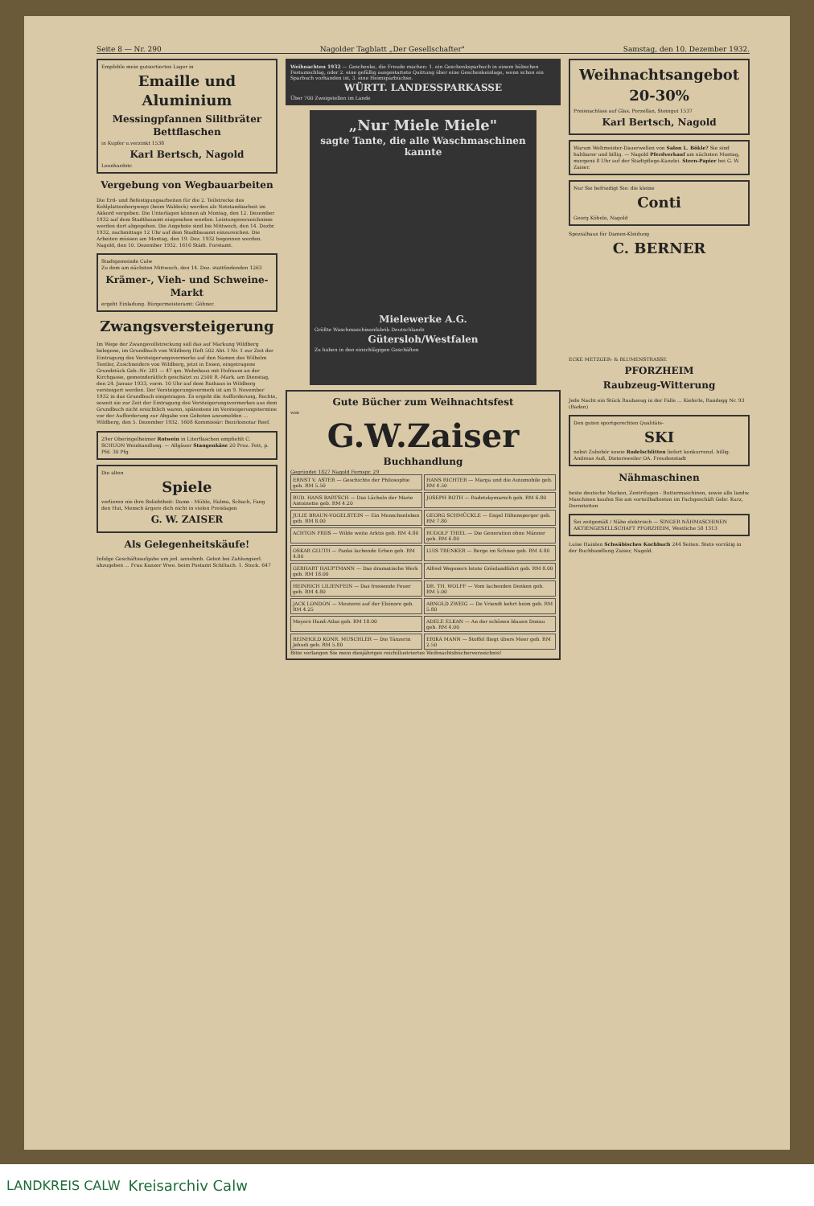Seite 8 — Nr. 290 Nagolder Tagblatt „Der Gesellschafter" Samstag, den 10. Dezember 1932.
Empfehle mein gutsortiertes Lager in
Emaille und Aluminium
Messingpfannen Silitbräter Bettflaschen
in Kupfer u.verzinkt 1538
Karl Bertsch, Nagold
Leonhardstr.
Vergebung von Wegbauarbeiten
Die Erd- und Befestigungsarbeiten für die 2. Teilstrecke des Kohlplattenbergwegs (beim Waldeck) werden als Notstandsarbeit im Akkord vergeben. Die Unterlagen können ab Montag, den 12. Dezember 1932 auf dem Stadtbauamt eingesehen werden. Leistungsverzeichnisse werden dort abgegeben. Die Angebote sind bis Mittwoch, den 14. Dezbr. 1932, nachmittags 12 Uhr auf dem Stadtbauamt einzureichen. Die Arbeiten müssen am Montag, den 19. Dez. 1932 begonnen werden.
Nagold, den 10. Dezember 1932. 1616 Städt. Forstamt.
Stadtgemeinde Calw
Zu dem am nächsten Mittwoch, den 14. Dez. stattfindenden 1263
Krämer-, Vieh- und Schweine-Markt
ergeht Einladung. Bürgermeisteramt: Göhner.
Zwangsversteigerung
Im Wege der Zwangsvollstreckung soll das auf Markung Wildberg belegene, im Grundbuch von Wildberg Heft 502 Abt. I Nr. 1 zur Zeit der Eintragung des Versteigerungsvermerks auf den Namen des Wilhelm Tentler, Zuschneiders von Wildberg, jetzt in Essen, eingetragene Grundstück Geb.-Nr. 281 — 47 qm. Wohnhaus mit Hofraum an der Kirchgasse, gemeinderätlich geschätzt zu 2500 R.-Mark. am Dienstag, den 24. Januar 1933, vorm. 10 Uhr auf dem Rathaus in Wildberg versteigert werden. Der Versteigerungsvermerk ist am 9. November 1932 in das Grundbuch eingetragen. Es ergeht die Aufforderung, Rechte, soweit sie zur Zeit der Eintragung des Versteigerungsvermerkes aus dem Grundbuch nicht ersichtlich waren, spätestens im Versteigerungstermine vor der Aufforderung zur Abgabe von Geboten anzumelden ...
Wildberg, den 5. Dezember 1932. 1608 Kommissär: Bezirksnotar Reef.
29er Oberingelheimer Rotwein in Literflaschen empfiehlt C. SCHUON Weinhandlung. — Allgäuer Stangenkäse 20 Proz. Fett, p. Pfd. 30 Pfg.
Die alten
Spiele
verlieren nie ihre Beliebtheit: Dame - Mühle, Halma, Schach, Fang den Hut, Mensch ärgere dich nicht in vielen Preislagen
G. W. ZAISER
Als Gelegenheitskäufe!
Infolge Geschäftsaufgabe um jed. annehmb. Gebot bei Zahlungserl. abzugeben ... Frau Kanzer Wwe. beim Postamt Schiltach. 1. Stock. 647
Weihnachten 1932 — Geschenke, die Freude machen: 1. ein Geschenksparbuch in einem hübschen Festumschlag, oder 2. eine gefällig ausgestattete Quittung über eine Geschenkeinlage, wenn schon ein Sparbuch vorhanden ist, 3. eine Heimsparbüchse.
WÜRTT. LANDESSPARKASSE
Über 700 Zweigstellen im Lande
„Nur Miele Miele"
sagte Tante, die alle Waschmaschinen kannte
Mielewerke A.G.
Größte Waschmaschinenfabrik Deutschlands
Gütersloh/Westfalen
Zu haben in den einschlägigen Geschäften
Gute Bücher zum Weihnachtsfest
von
G.W.Zaiser
Buchhandlung
Gegründet 1827 Nagold Fernspr. 29
ERNST V. ASTER — Geschichte der Philosophie geb. RM 5.50
HANS RICHTER — Marga und die Automobile geb. RM 4.50
RUD. HANS BARTSCH — Das Lächeln der Marie Antoinette geb. RM 4.20
JOSEPH ROTH — Radetzkymarsch geb. RM 6.80
JULIE BRAUN-VOGELSTEIN — Ein Menschenleben geb. RM 8.00
GEORG SCHMÜCKLE — Engel Hiltensperger geb. RM 7.80
ACHTON FRIIS — Wilde weite Arktis geb. RM 4.80
RUDOLF THIEL — Die Generation ohne Männer geb. RM 6.80
OSKAR GLUTH — Panks lachende Erben geb. RM 4.80
LUIS TRENKER — Berge im Schnee geb. RM 4.80
GERHART HAUPTMANN — Das dramatische Werk geb. RM 18.00
Alfred Wegeners letzte Grönlandfahrt geb. RM 8.00
HEINRICH LILIENFEIN — Das fressende Feuer geb. RM 4.80
DR. TH. WOLFF — Vom lachenden Denken geb. RM 5.00
JACK LONDON — Meuterei auf der Elsinore geb. RM 4.25
ARNOLD ZWEIG — De Vriendt kehrt heim geb. RM 5.80
Meyers Hand-Atlas geb. RM 18.00
ADELE ELKAN — An der schönen blauen Donau geb. RM 4.00
REINHOLD KONR. MUSCHLER — Die Tänzerin Jehudi geb. RM 5.80
ERIKA MANN — Stoffel fliegt übers Meer geb. RM 2.50
Bitte verlangen Sie mein diesjähriges reichillustriertes Weihnachtsbücherverzeichnis!
Weihnachtsangebot
20-30%
Preisnachlass auf Glas, Porzellan, Steingut 1537
Karl Bertsch, Nagold
Warum Weltmeister-Dauerwellen von Salon L. Bökle? Sie sind haltbarer und billig. — Nagold Pferdverkauf am nächsten Montag, morgens 8 Uhr auf der Stadtpflege-Kanzlei. Stern-Papier bei G. W. Zaiser.
Nur Sie befriedigt Sie: die kleine
Conti
Georg Köbele, Nagold
Spezialhaus für Damen-Kleidung
C. BERNER
ECKE METZGER- & BLUMENSTRASSE
PFORZHEIM
Raubzeug-Witterung
Jede Nacht ein Stück Raubzeug in der Falle ... Kieferle, Randegg Nr. 93 (Baden)
Den guten sportgerechten Qualitäts-
SKI
nebst Zubehör sowie Rodelschlitten liefert konkurrenzl. billig. Andreas Auß, Dietersweiler OA. Freudenstadt
Nähmaschinen
beste deutsche Marken, Zentrifugen - Buttermaschinen, sowie alle landw. Maschinen kaufen Sie am vorteilhaftesten im Fachgeschäft Gebr. Kurz, Dornstetten
Sei zeitgemäß / Nähe elektrisch — SINGER NÄHMASCHINEN AKTIENGESELLSCHAFT PFORZHEIM, Westliche 58 1313
Luise Hainlen Schwäbisches Kochbuch 244 Seiten. Stets vorrätig in der Buchhandlung Zaiser, Nagold.
LANDKREIS CALW Kreisarchiv Calw